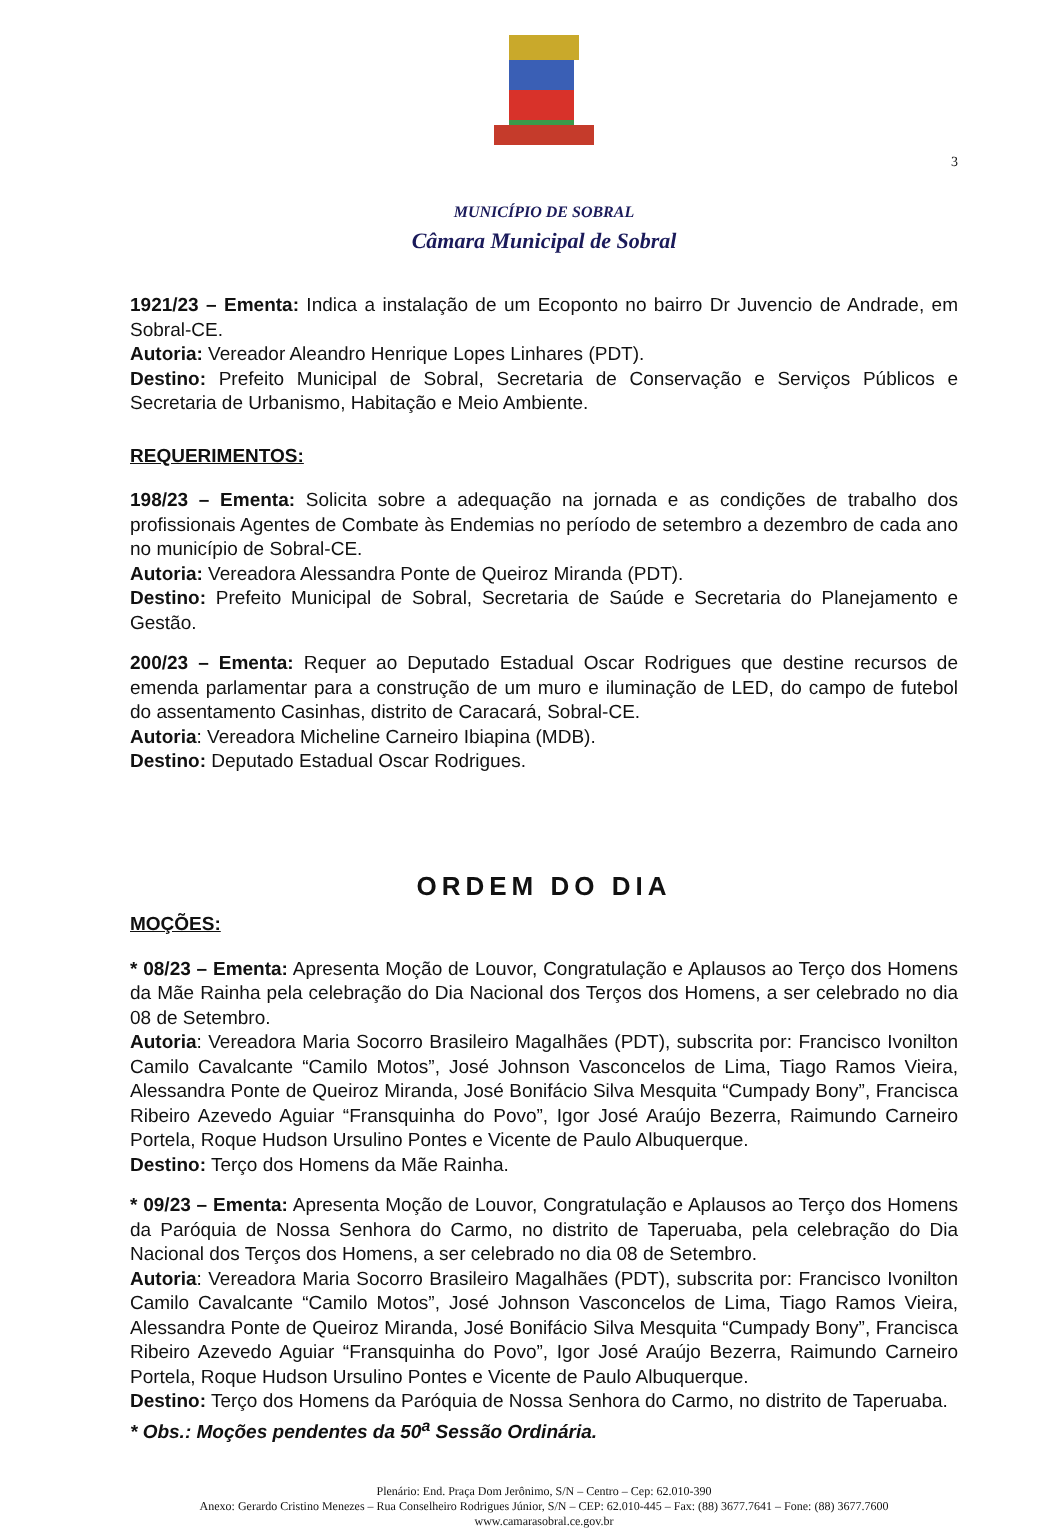3
MUNICÍPIO DE SOBRAL
Câmara Municipal de Sobral
1921/23 – Ementa: Indica a instalação de um Ecoponto no bairro Dr Juvencio de Andrade, em Sobral-CE.
Autoria: Vereador Aleandro Henrique Lopes Linhares (PDT).
Destino: Prefeito Municipal de Sobral, Secretaria de Conservação e Serviços Públicos e Secretaria de Urbanismo, Habitação e Meio Ambiente.
REQUERIMENTOS:
198/23 – Ementa: Solicita sobre a adequação na jornada e as condições de trabalho dos profissionais Agentes de Combate às Endemias no período de setembro a dezembro de cada ano no município de Sobral-CE.
Autoria: Vereadora Alessandra Ponte de Queiroz Miranda (PDT).
Destino: Prefeito Municipal de Sobral, Secretaria de Saúde e Secretaria do Planejamento e Gestão.
200/23 – Ementa: Requer ao Deputado Estadual Oscar Rodrigues que destine recursos de emenda parlamentar para a construção de um muro e iluminação de LED, do campo de futebol do assentamento Casinhas, distrito de Caracará, Sobral-CE.
Autoria: Vereadora Micheline Carneiro Ibiapina (MDB).
Destino: Deputado Estadual Oscar Rodrigues.
ORDEM DO DIA
MOÇÕES:
* 08/23 – Ementa: Apresenta Moção de Louvor, Congratulação e Aplausos ao Terço dos Homens da Mãe Rainha pela celebração do Dia Nacional dos Terços dos Homens, a ser celebrado no dia 08 de Setembro.
Autoria: Vereadora Maria Socorro Brasileiro Magalhães (PDT), subscrita por: Francisco Ivonilton Camilo Cavalcante “Camilo Motos”, José Johnson Vasconcelos de Lima, Tiago Ramos Vieira, Alessandra Ponte de Queiroz Miranda, José Bonifácio Silva Mesquita “Cumpady Bony”, Francisca Ribeiro Azevedo Aguiar “Fransquinha do Povo”, Igor José Araújo Bezerra, Raimundo Carneiro Portela, Roque Hudson Ursulino Pontes e Vicente de Paulo Albuquerque.
Destino: Terço dos Homens da Mãe Rainha.
* 09/23 – Ementa: Apresenta Moção de Louvor, Congratulação e Aplausos ao Terço dos Homens da Paróquia de Nossa Senhora do Carmo, no distrito de Taperuaba, pela celebração do Dia Nacional dos Terços dos Homens, a ser celebrado no dia 08 de Setembro.
Autoria: Vereadora Maria Socorro Brasileiro Magalhães (PDT), subscrita por: Francisco Ivonilton Camilo Cavalcante “Camilo Motos”, José Johnson Vasconcelos de Lima, Tiago Ramos Vieira, Alessandra Ponte de Queiroz Miranda, José Bonifácio Silva Mesquita “Cumpady Bony”, Francisca Ribeiro Azevedo Aguiar “Fransquinha do Povo”, Igor José Araújo Bezerra, Raimundo Carneiro Portela, Roque Hudson Ursulino Pontes e Vicente de Paulo Albuquerque.
Destino: Terço dos Homens da Paróquia de Nossa Senhora do Carmo, no distrito de Taperuaba.
* Obs.: Moções pendentes da 50<sup>a</sup> Sessão Ordinária.
Plenário: End. Praça Dom Jerônimo, S/N – Centro – Cep: 62.010-390
Anexo: Gerardo Cristino Menezes – Rua Conselheiro Rodrigues Júnior, S/N – CEP: 62.010-445 – Fax: (88) 3677.7641 – Fone: (88) 3677.7600
www.camarasobral.ce.gov.br